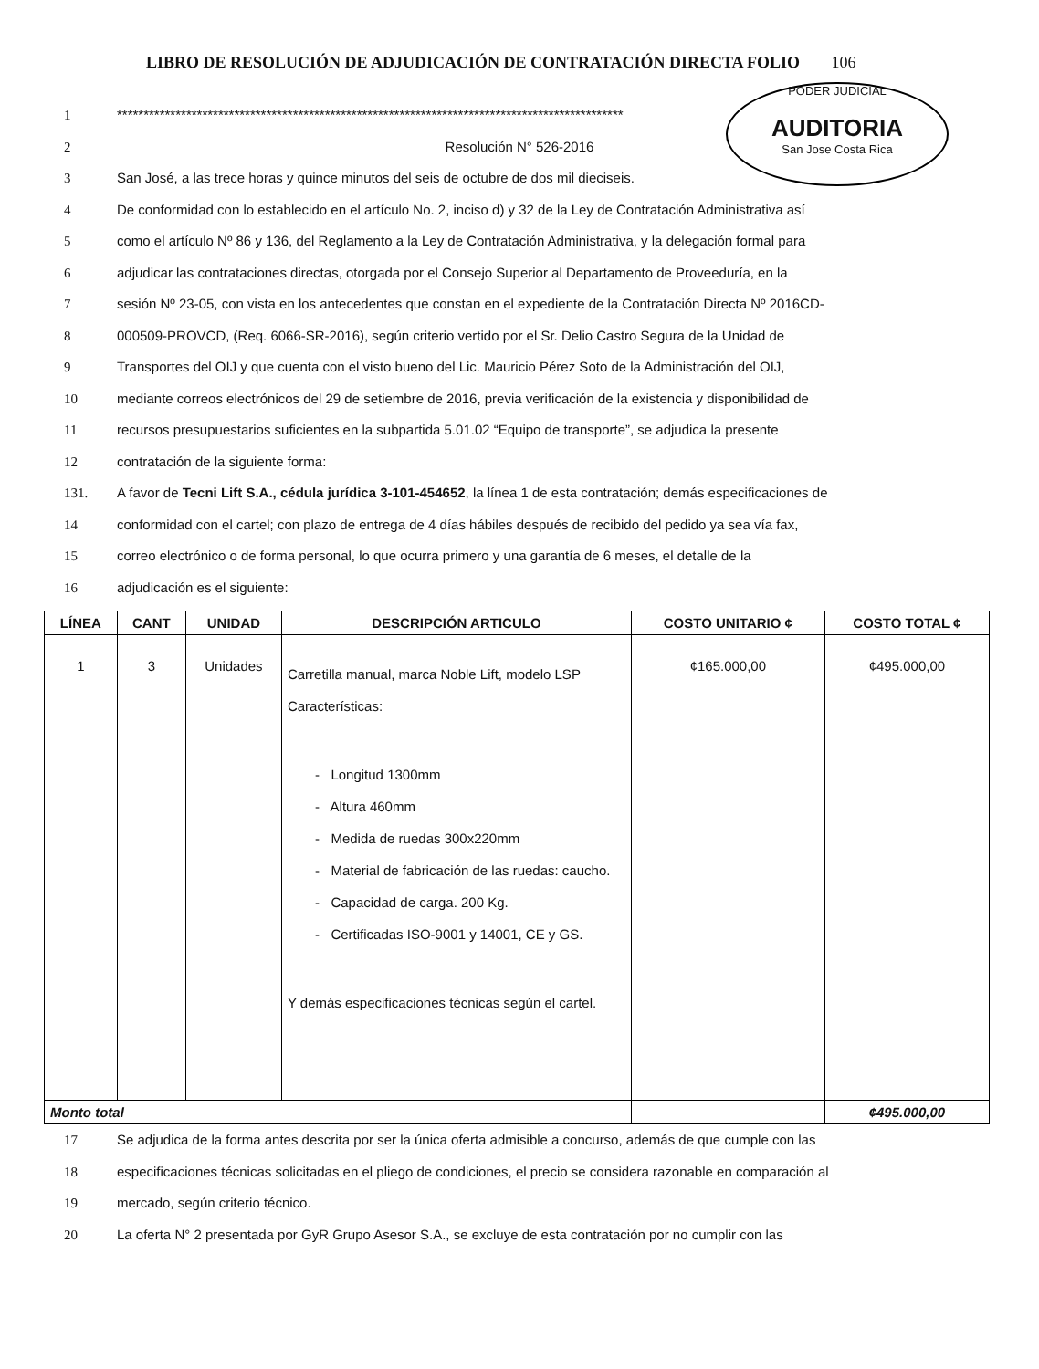LIBRO DE RESOLUCIÓN DE ADJUDICACIÓN DE CONTRATACIÓN DIRECTA FOLIO 106
PODER JUDICIAL
AUDITORIA
San Jose Costa Rica
1 ***********************************************************************************************
2 Resolución N° 526-2016
3 San José, a las trece horas y quince minutos del seis de octubre de dos mil dieciseis.
4 De conformidad con lo establecido en el artículo No. 2, inciso d) y 32 de la Ley de Contratación Administrativa así
5 como el artículo Nº 86 y 136, del Reglamento a la Ley de Contratación Administrativa, y la delegación formal para
6 adjudicar las contrataciones directas, otorgada por el Consejo Superior al Departamento de Proveeduría, en la
7 sesión Nº 23-05, con vista en los antecedentes que constan en el expediente de la Contratación Directa Nº 2016CD-
8 000509-PROVCD, (Req. 6066-SR-2016), según criterio vertido por el Sr. Delio Castro Segura de la Unidad de
9 Transportes del OIJ y que cuenta con el visto bueno del Lic. Mauricio Pérez Soto de la Administración del OIJ,
10 mediante correos electrónicos del 29 de setiembre de 2016, previa verificación de la existencia y disponibilidad de
11 recursos presupuestarios suficientes en la subpartida 5.01.02 “Equipo de transporte”, se adjudica la presente
12 contratación de la siguiente forma:
131. A favor de Tecni Lift S.A., cédula jurídica 3-101-454652, la línea 1 de esta contratación; demás especificaciones de
14 conformidad con el cartel; con plazo de entrega de 4 días hábiles después de recibido del pedido ya sea vía fax,
15 correo electrónico o de forma personal, lo que ocurra primero y una garantía de 6 meses, el detalle de la
16 adjudicación es el siguiente:
| LÍNEA | CANT | UNIDAD | DESCRIPCIÓN ARTICULO | COSTO UNITARIO ¢ | COSTO TOTAL ¢ |
| --- | --- | --- | --- | --- | --- |
| 1 | 3 | Unidades | Carretilla manual, marca Noble Lift, modelo LSP Características: - Longitud 1300mm - Altura 460mm - Medida de ruedas 300x220mm - Material de fabricación de las ruedas: caucho. - Capacidad de carga. 200 Kg. - Certificadas ISO-9001 y 14001, CE y GS. Y demás especificaciones técnicas según el cartel. | ¢165.000,00 | ¢495.000,00 |
| Monto total | | | | | ¢495.000,00 |
17 Se adjudica de la forma antes descrita por ser la única oferta admisible a concurso, además de que cumple con las
18 especificaciones técnicas solicitadas en el pliego de condiciones, el precio se considera razonable en comparación al
19 mercado, según criterio técnico.
20 La oferta N° 2 presentada por GyR Grupo Asesor S.A., se excluye de esta contratación por no cumplir con las